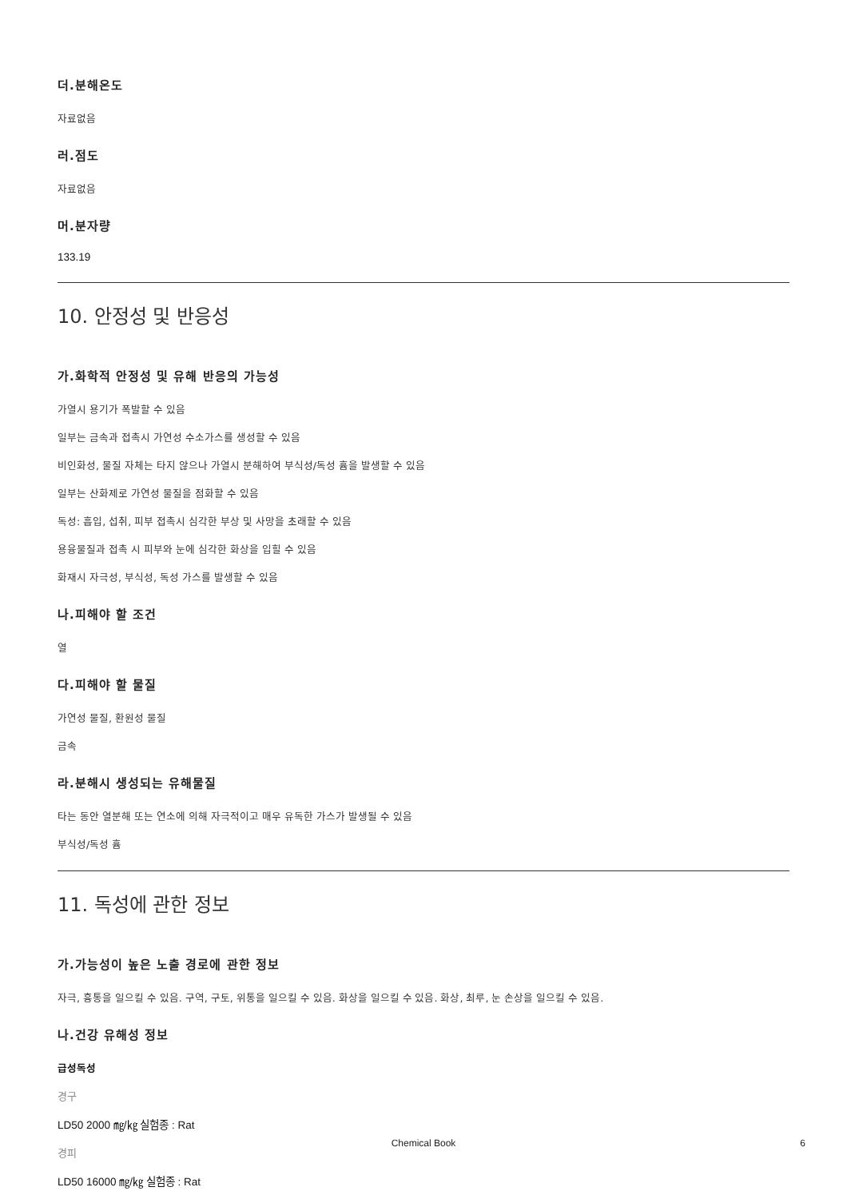더.분해온도
자료없음
러.점도
자료없음
머.분자량
133.19
10. 안정성 및 반응성
가.화학적 안정성 및 유해 반응의 가능성
가열시 용기가 폭발할 수 있음
일부는 금속과 접촉시 가연성 수소가스를 생성할 수 있음
비인화성, 물질 자체는 타지 않으나 가열시 분해하여 부식성/독성 흄을 발생할 수 있음
일부는 산화제로 가연성 물질을 점화할 수 있음
독성: 흡입, 섭취, 피부 접촉시 심각한 부상 및 사망을 초래할 수 있음
용융물질과 접촉 시 피부와 눈에 심각한 화상을 입힐 수 있음
화재시 자극성, 부식성, 독성 가스를 발생할 수 있음
나.피해야 할 조건
열
다.피해야 할 물질
가연성 물질, 환원성 물질
금속
라.분해시 생성되는 유해물질
타는 동안 열분해 또는 연소에 의해 자극적이고 매우 유독한 가스가 발생될 수 있음
부식성/독성 흄
11. 독성에 관한 정보
가.가능성이 높은 노출 경로에 관한 정보
자극, 흉통을 일으킬 수 있음. 구역, 구토, 위통을 일으킬 수 있음. 화상을 일으킬 수 있음. 화상, 최루, 눈 손상을 일으킬 수 있음.
나.건강 유해성 정보
급성독성
경구
LD50 2000 ㎎/㎏ 실험종 : Rat
경피
LD50 16000 ㎎/㎏ 실험종 : Rat
Chemical Book
6